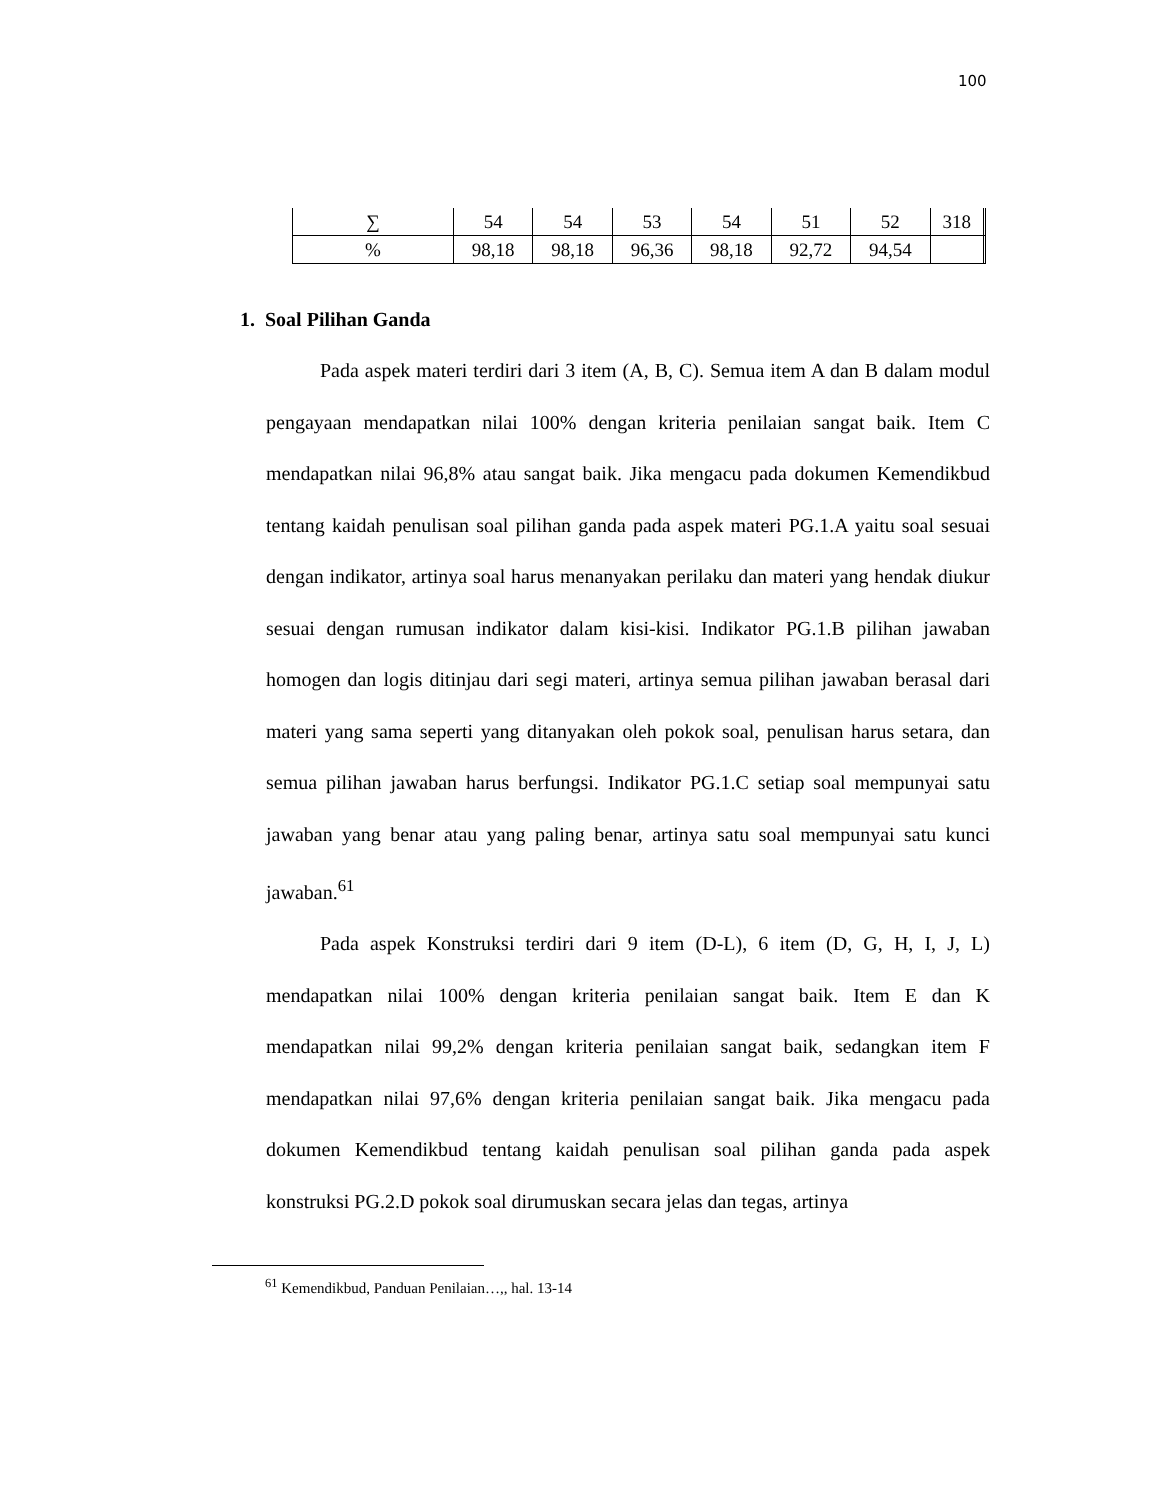100
| ∑ | 54 | 54 | 53 | 54 | 51 | 52 | 318 | |
| % | 98,18 | 98,18 | 96,36 | 98,18 | 92,72 | 94,54 | | |
1. Soal Pilihan Ganda
Pada aspek materi terdiri dari 3 item (A, B, C). Semua item A dan B dalam modul pengayaan mendapatkan nilai 100% dengan kriteria penilaian sangat baik. Item C mendapatkan nilai 96,8% atau sangat baik. Jika mengacu pada dokumen Kemendikbud tentang kaidah penulisan soal pilihan ganda pada aspek materi PG.1.A yaitu soal sesuai dengan indikator, artinya soal harus menanyakan perilaku dan materi yang hendak diukur sesuai dengan rumusan indikator dalam kisi-kisi. Indikator PG.1.B pilihan jawaban homogen dan logis ditinjau dari segi materi, artinya semua pilihan jawaban berasal dari materi yang sama seperti yang ditanyakan oleh pokok soal, penulisan harus setara, dan semua pilihan jawaban harus berfungsi. Indikator PG.1.C setiap soal mempunyai satu jawaban yang benar atau yang paling benar, artinya satu soal mempunyai satu kunci jawaban.<sup>61</sup>
Pada aspek Konstruksi terdiri dari 9 item (D-L), 6 item (D, G, H, I, J, L) mendapatkan nilai 100% dengan kriteria penilaian sangat baik. Item E dan K mendapatkan nilai 99,2% dengan kriteria penilaian sangat baik, sedangkan item F mendapatkan nilai 97,6% dengan kriteria penilaian sangat baik. Jika mengacu pada dokumen Kemendikbud tentang kaidah penulisan soal pilihan ganda pada aspek konstruksi PG.2.D pokok soal dirumuskan secara jelas dan tegas, artinya
<sup>61</sup> Kemendikbud, Panduan Penilaian…,, hal. 13-14